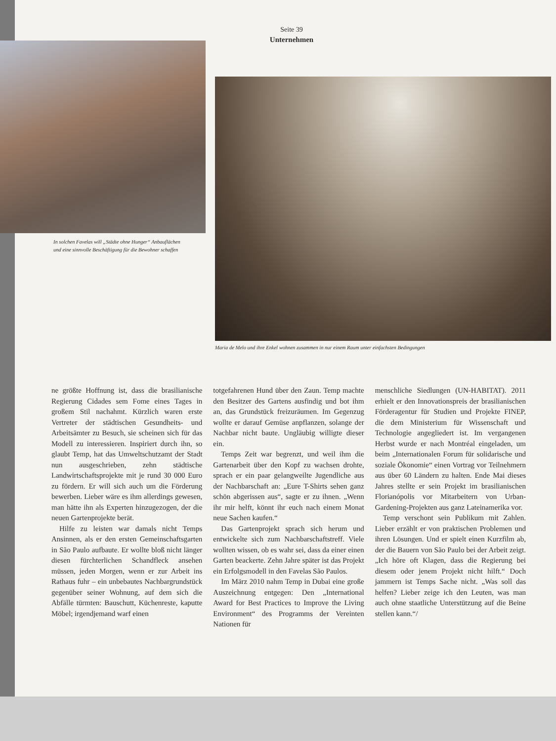Seite 39
Unternehmen
In solchen Favelas will „Städte ohne Hunger“ Anbauflächen und eine sinnvolle Beschäftigung für die Bewohner schaffen
Maria de Melo und ihre Enkel wohnen zusammen in nur einem Raum unter einfachsten Bedingungen
ne größte Hoffnung ist, dass die brasilianische Regierung Cidades sem Fome eines Tages in großem Stil nachahmt. Kürzlich waren erste Vertreter der städtischen Gesundheits- und Arbeitsämter zu Besuch, sie scheinen sich für das Modell zu interessieren. Inspiriert durch ihn, so glaubt Temp, hat das Umweltschutzamt der Stadt nun ausgeschrieben, zehn städtische Landwirtschaftsprojekte mit je rund 30 000 Euro zu fördern. Er will sich auch um die Förderung bewerben. Lieber wäre es ihm allerdings gewesen, man hätte ihn als Experten hinzugezogen, der die neuen Gartenprojekte berät.
Hilfe zu leisten war damals nicht Temps Ansinnen, als er den ersten Gemeinschaftsgarten in São Paulo aufbaute. Er wollte bloß nicht länger diesen fürchterlichen Schandfleck ansehen müssen, jeden Morgen, wenn er zur Arbeit ins Rathaus fuhr – ein unbebautes Nachbargrundstück gegenüber seiner Wohnung, auf dem sich die Abfälle türmten: Bauschutt, Küchenreste, kaputte Möbel; irgendjemand warf einen
totgefahrenen Hund über den Zaun. Temp machte den Besitzer des Gartens ausfindig und bot ihm an, das Grundstück freizuräumen. Im Gegenzug wollte er darauf Gemüse anpflanzen, solange der Nachbar nicht baute. Ungläubig willigte dieser ein.
Temps Zeit war begrenzt, und weil ihm die Gartenarbeit über den Kopf zu wachsen drohte, sprach er ein paar gelangweilte Jugendliche aus der Nachbarschaft an: „Eure T-Shirts sehen ganz schön abgerissen aus“, sagte er zu ihnen. „Wenn ihr mir helft, könnt ihr euch nach einem Monat neue Sachen kaufen.“
Das Gartenprojekt sprach sich herum und entwickelte sich zum Nachbarschaftstreff. Viele wollten wissen, ob es wahr sei, dass da einer einen Garten beackerte. Zehn Jahre später ist das Projekt ein Erfolgsmodell in den Favelas São Paulos.
Im März 2010 nahm Temp in Dubai eine große Auszeichnung entgegen: Den „International Award for Best Practices to Improve the Living Environment“ des Programms der Vereinten Nationen für
menschliche Siedlungen (UN-HABITAT). 2011 erhielt er den Innovationspreis der brasilianischen Förderagentur für Studien und Projekte FINEP, die dem Ministerium für Wissenschaft und Technologie angegliedert ist. Im vergangenen Herbst wurde er nach Montréal eingeladen, um beim „Internationalen Forum für solidarische und soziale Ökonomie“ einen Vortrag vor Teilnehmern aus über 60 Ländern zu halten. Ende Mai dieses Jahres stellte er sein Projekt im brasilianischen Florianópolis vor Mitarbeitern von Urban-Gardening-Projekten aus ganz Lateinamerika vor.
Temp verschont sein Publikum mit Zahlen. Lieber erzählt er von praktischen Problemen und ihren Lösungen. Und er spielt einen Kurzfilm ab, der die Bauern von São Paulo bei der Arbeit zeigt. „Ich höre oft Klagen, dass die Regierung bei diesem oder jenem Projekt nicht hilft.“ Doch jammern ist Temps Sache nicht. „Was soll das helfen? Lieber zeige ich den Leuten, was man auch ohne staatliche Unterstützung auf die Beine stellen kann.“/